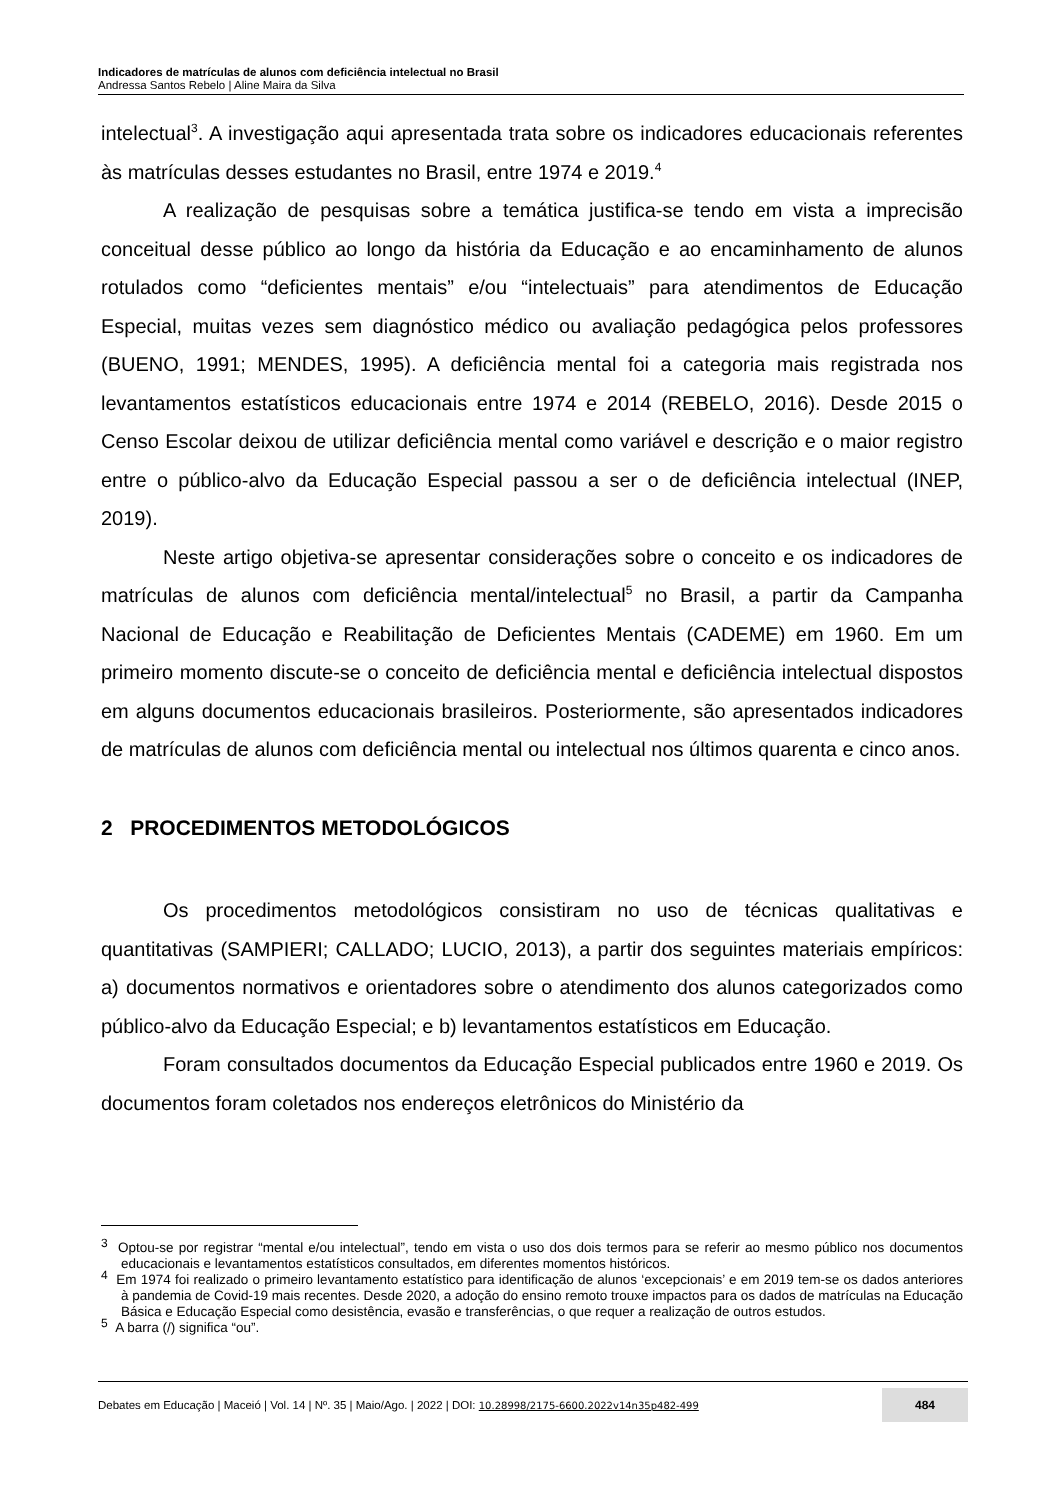Indicadores de matrículas de alunos com deficiência intelectual no Brasil
Andressa Santos Rebelo | Aline Maira da Silva
intelectual<sup>3</sup>. A investigação aqui apresentada trata sobre os indicadores educacionais referentes às matrículas desses estudantes no Brasil, entre 1974 e 2019.<sup>4</sup>
A realização de pesquisas sobre a temática justifica-se tendo em vista a imprecisão conceitual desse público ao longo da história da Educação e ao encaminhamento de alunos rotulados como “deficientes mentais” e/ou “intelectuais” para atendimentos de Educação Especial, muitas vezes sem diagnóstico médico ou avaliação pedagógica pelos professores (BUENO, 1991; MENDES, 1995). A deficiência mental foi a categoria mais registrada nos levantamentos estatísticos educacionais entre 1974 e 2014 (REBELO, 2016). Desde 2015 o Censo Escolar deixou de utilizar deficiência mental como variável e descrição e o maior registro entre o público-alvo da Educação Especial passou a ser o de deficiência intelectual (INEP, 2019).
Neste artigo objetiva-se apresentar considerações sobre o conceito e os indicadores de matrículas de alunos com deficiência mental/intelectual<sup>5</sup> no Brasil, a partir da Campanha Nacional de Educação e Reabilitação de Deficientes Mentais (CADEME) em 1960. Em um primeiro momento discute-se o conceito de deficiência mental e deficiência intelectual dispostos em alguns documentos educacionais brasileiros. Posteriormente, são apresentados indicadores de matrículas de alunos com deficiência mental ou intelectual nos últimos quarenta e cinco anos.
2 PROCEDIMENTOS METODOLÓGICOS
Os procedimentos metodológicos consistiram no uso de técnicas qualitativas e quantitativas (SAMPIERI; CALLADO; LUCIO, 2013), a partir dos seguintes materiais empíricos: a) documentos normativos e orientadores sobre o atendimento dos alunos categorizados como público-alvo da Educação Especial; e b) levantamentos estatísticos em Educação.
Foram consultados documentos da Educação Especial publicados entre 1960 e 2019. Os documentos foram coletados nos endereços eletrônicos do Ministério da
<sup>3</sup> Optou-se por registrar “mental e/ou intelectual”, tendo em vista o uso dos dois termos para se referir ao mesmo público nos documentos educacionais e levantamentos estatísticos consultados, em diferentes momentos históricos.
<sup>4</sup> Em 1974 foi realizado o primeiro levantamento estatístico para identificação de alunos ‘excepcionais’ e em 2019 tem-se os dados anteriores à pandemia de Covid-19 mais recentes. Desde 2020, a adoção do ensino remoto trouxe impactos para os dados de matrículas na Educação Básica e Educação Especial como desistência, evasão e transferências, o que requer a realização de outros estudos.
<sup>5</sup> A barra (/) significa “ou”.
Debates em Educação | Maceió | Vol. 14 | Nº. 35 | Maio/Ago. | 2022 | DOI: 10.28998/2175-6600.2022v14n35p482-499 484